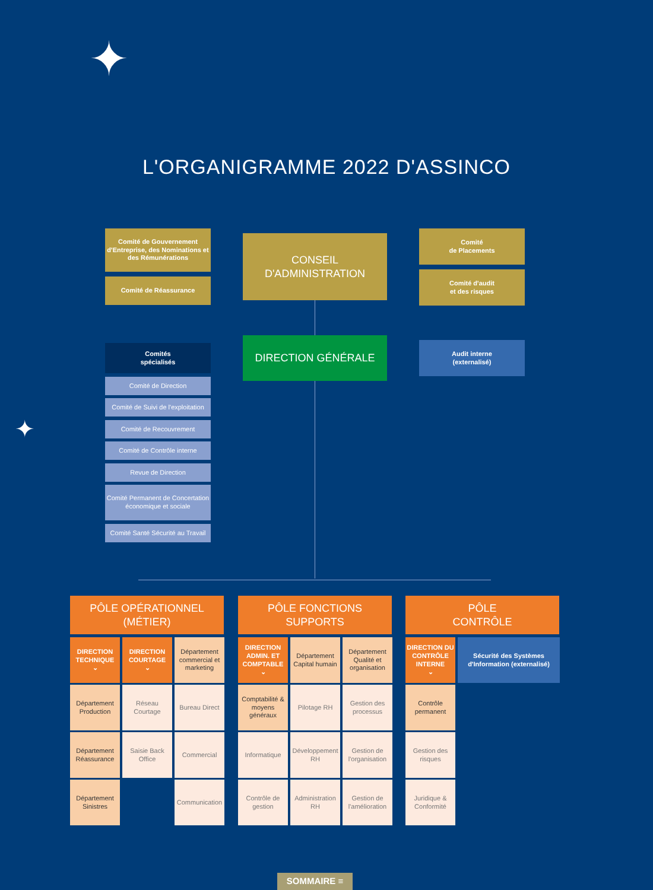✦
✦
L'ORGANIGRAMME 2022 D'ASSINCO
Comité de Gouvernement d'Entreprise, des Nominations et des Rémunérations
Comité de Réassurance
CONSEIL
D'ADMINISTRATION
Comité
de Placements
Comité d'audit
et des risques
Comités
spécialisés
DIRECTION GÉNÉRALE
Audit interne
(externalisé)
Comité de Direction
Comité de Suivi de l'exploitation
Comité de Recouvrement
Comité de Contrôle interne
Revue de Direction
Comité Permanent de Concertation économique et sociale
Comité Santé Sécurité au Travail
PÔLE OPÉRATIONNEL
(MÉTIER)
PÔLE FONCTIONS
SUPPORTS
PÔLE
CONTRÔLE
DIRECTION TECHNIQUE
⌄
DIRECTION COURTAGE
⌄
Département commercial et marketing
Département Production
Réseau Courtage
Bureau Direct
Département Réassurance
Saisie Back Office
Commercial
Département Sinistres
Communication
DIRECTION ADMIN. ET COMPTABLE
⌄
Département Capital humain
Département Qualité et organisation
Comptabilité & moyens généraux
Pilotage RH
Gestion des processus
Informatique
Développement RH
Gestion de l'organisation
Contrôle de gestion
Administration RH
Gestion de l'amélioration
DIRECTION DU CONTRÔLE INTERNE
⌄
Sécurité des Systèmes d'Information (externalisé)
Contrôle permanent
Gestion des risques
Juridique & Conformité
SOMMAIRE ≡